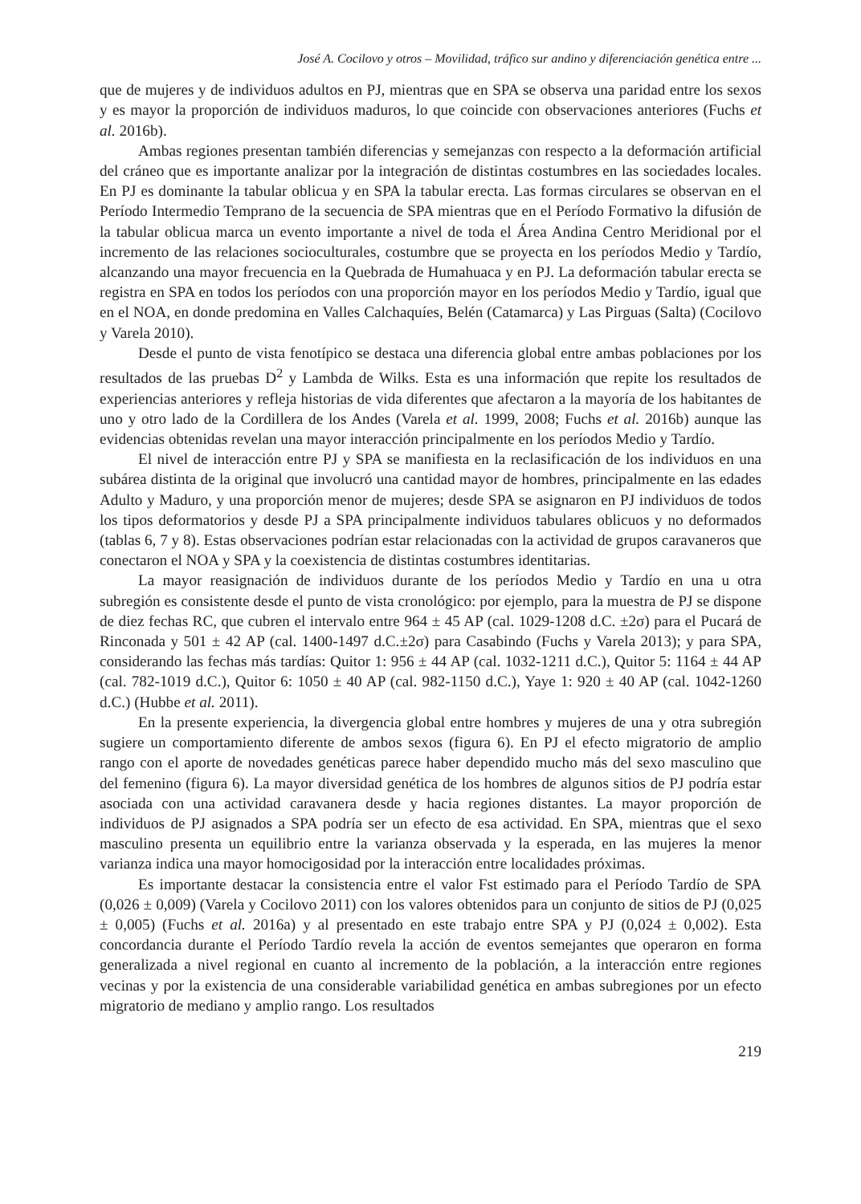José A. Cocilovo y otros – Movilidad, tráfico sur andino y diferenciación genética entre ...
que de mujeres y de individuos adultos en PJ, mientras que en SPA se observa una paridad entre los sexos y es mayor la proporción de individuos maduros, lo que coincide con observaciones anteriores (Fuchs et al. 2016b).
Ambas regiones presentan también diferencias y semejanzas con respecto a la deformación artificial del cráneo que es importante analizar por la integración de distintas costumbres en las sociedades locales. En PJ es dominante la tabular oblicua y en SPA la tabular erecta. Las formas circulares se observan en el Período Intermedio Temprano de la secuencia de SPA mientras que en el Período Formativo la difusión de la tabular oblicua marca un evento importante a nivel de toda el Área Andina Centro Meridional por el incremento de las relaciones socioculturales, costumbre que se proyecta en los períodos Medio y Tardío, alcanzando una mayor frecuencia en la Quebrada de Humahuaca y en PJ. La deformación tabular erecta se registra en SPA en todos los períodos con una proporción mayor en los períodos Medio y Tardío, igual que en el NOA, en donde predomina en Valles Calchaquíes, Belén (Catamarca) y Las Pirguas (Salta) (Cocilovo y Varela 2010).
Desde el punto de vista fenotípico se destaca una diferencia global entre ambas poblaciones por los resultados de las pruebas D<sup>2</sup> y Lambda de Wilks. Esta es una información que repite los resultados de experiencias anteriores y refleja historias de vida diferentes que afectaron a la mayoría de los habitantes de uno y otro lado de la Cordillera de los Andes (Varela et al. 1999, 2008; Fuchs et al. 2016b) aunque las evidencias obtenidas revelan una mayor interacción principalmente en los períodos Medio y Tardío.
El nivel de interacción entre PJ y SPA se manifiesta en la reclasificación de los individuos en una subárea distinta de la original que involucró una cantidad mayor de hombres, principalmente en las edades Adulto y Maduro, y una proporción menor de mujeres; desde SPA se asignaron en PJ individuos de todos los tipos deformatorios y desde PJ a SPA principalmente individuos tabulares oblicuos y no deformados (tablas 6, 7 y 8). Estas observaciones podrían estar relacionadas con la actividad de grupos caravaneros que conectaron el NOA y SPA y la coexistencia de distintas costumbres identitarias.
La mayor reasignación de individuos durante de los períodos Medio y Tardío en una u otra subregión es consistente desde el punto de vista cronológico: por ejemplo, para la muestra de PJ se dispone de diez fechas RC, que cubren el intervalo entre 964 ± 45 AP (cal. 1029-1208 d.C. ±2σ) para el Pucará de Rinconada y 501 ± 42 AP (cal. 1400-1497 d.C.±2σ) para Casabindo (Fuchs y Varela 2013); y para SPA, considerando las fechas más tardías: Quitor 1: 956 ± 44 AP (cal. 1032-1211 d.C.), Quitor 5: 1164 ± 44 AP (cal. 782-1019 d.C.), Quitor 6: 1050 ± 40 AP (cal. 982-1150 d.C.), Yaye 1: 920 ± 40 AP (cal. 1042-1260 d.C.) (Hubbe et al. 2011).
En la presente experiencia, la divergencia global entre hombres y mujeres de una y otra subregión sugiere un comportamiento diferente de ambos sexos (figura 6). En PJ el efecto migratorio de amplio rango con el aporte de novedades genéticas parece haber dependido mucho más del sexo masculino que del femenino (figura 6). La mayor diversidad genética de los hombres de algunos sitios de PJ podría estar asociada con una actividad caravanera desde y hacia regiones distantes. La mayor proporción de individuos de PJ asignados a SPA podría ser un efecto de esa actividad. En SPA, mientras que el sexo masculino presenta un equilibrio entre la varianza observada y la esperada, en las mujeres la menor varianza indica una mayor homocigosidad por la interacción entre localidades próximas.
Es importante destacar la consistencia entre el valor Fst estimado para el Período Tardío de SPA (0,026 ± 0,009) (Varela y Cocilovo 2011) con los valores obtenidos para un conjunto de sitios de PJ (0,025 ± 0,005) (Fuchs et al. 2016a) y al presentado en este trabajo entre SPA y PJ (0,024 ± 0,002). Esta concordancia durante el Período Tardío revela la acción de eventos semejantes que operaron en forma generalizada a nivel regional en cuanto al incremento de la población, a la interacción entre regiones vecinas y por la existencia de una considerable variabilidad genética en ambas subregiones por un efecto migratorio de mediano y amplio rango. Los resultados
219